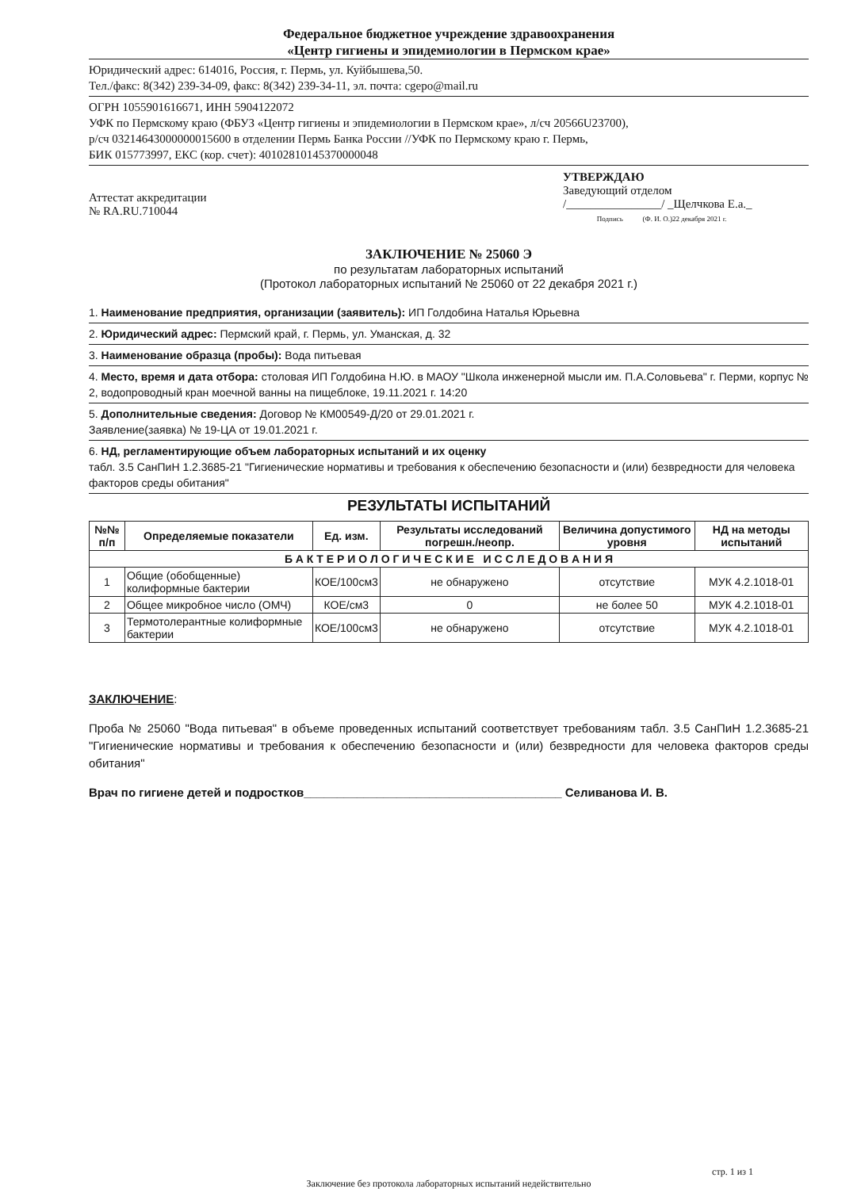Федеральное бюджетное учреждение здравоохранения
«Центр гигиены и эпидемиологии в Пермском крае»
Юридический адрес: 614016, Россия, г. Пермь, ул. Куйбышева,50.
Тел./факс: 8(342) 239-34-09, факс: 8(342) 239-34-11, эл. почта: cgepo@mail.ru
ОГРН 1055901616671, ИНН 5904122072
УФК по Пермскому краю (ФБУЗ «Центр гигиены и эпидемиологии в Пермском крае», л/сч 20566U23700),
р/сч 03214643000000015600 в отделении Пермь Банка России //УФК по Пермскому краю г. Пермь,
БИК 015773997, ЕКС (кор. счет): 40102810145370000048
Аттестат аккредитации
№ RA.RU.710044
УТВЕРЖДАЮ
Заведующий отделом
/________________/ _Щелчкова Е.а._
Подпись (Ф. И. О.)22 декабря 2021 г.
ЗАКЛЮЧЕНИЕ № 25060 Э
по результатам лабораторных испытаний
(Протокол лабораторных испытаний № 25060 от 22 декабря 2021 г.)
1. Наименование предприятия, организации (заявитель): ИП Голдобина Наталья Юрьевна
2. Юридический адрес: Пермский край, г. Пермь, ул. Уманская, д. 32
3. Наименование образца (пробы): Вода питьевая
4. Место, время и дата отбора: столовая ИП Голдобина Н.Ю. в МАОУ "Школа инженерной мысли им. П.А.Соловьева" г. Перми, корпус № 2, водопроводный кран моечной ванны на пищеблоке, 19.11.2021 г. 14:20
5. Дополнительные сведения: Договор № КМ00549-Д/20 от 29.01.2021 г.
Заявление(заявка) № 19-ЦА от 19.01.2021 г.
6. НД, регламентирующие объем лабораторных испытаний и их оценку
табл. 3.5 СанПиН 1.2.3685-21 "Гигиенические нормативы и требования к обеспечению безопасности и (или) безвредности для человека факторов среды обитания"
РЕЗУЛЬТАТЫ ИСПЫТАНИЙ
| №№ п/п | Определяемые показатели | Ед. изм. | Результаты исследований погрешн./неопр. | Величина допустимого уровня | НД на методы испытаний |
| --- | --- | --- | --- | --- | --- |
| Б А К Т Е Р И О Л О Г И Ч Е С К И Е И С С Л Е Д О В А Н И Я | | | | | |
| 1 | Общие (обобщенные) колиформные бактерии | КОЕ/100см3 | не обнаружено | отсутствие | МУК 4.2.1018-01 |
| 2 | Общее микробное число (ОМЧ) | КОЕ/см3 | 0 | не более 50 | МУК 4.2.1018-01 |
| 3 | Термотолерантные колиформные бактерии | КОЕ/100см3 | не обнаружено | отсутствие | МУК 4.2.1018-01 |
ЗАКЛЮЧЕНИЕ:
Проба № 25060 "Вода питьевая" в объеме проведенных испытаний соответствует требованиям табл. 3.5 СанПиН 1.2.3685-21 "Гигиенические нормативы и требования к обеспечению безопасности и (или) безвредности для человека факторов среды обитания"
Врач по гигиене детей и подростков_______________________________________ Селиванова И. В.
стр. 1 из 1
Заключение без протокола лабораторных испытаний недействительно